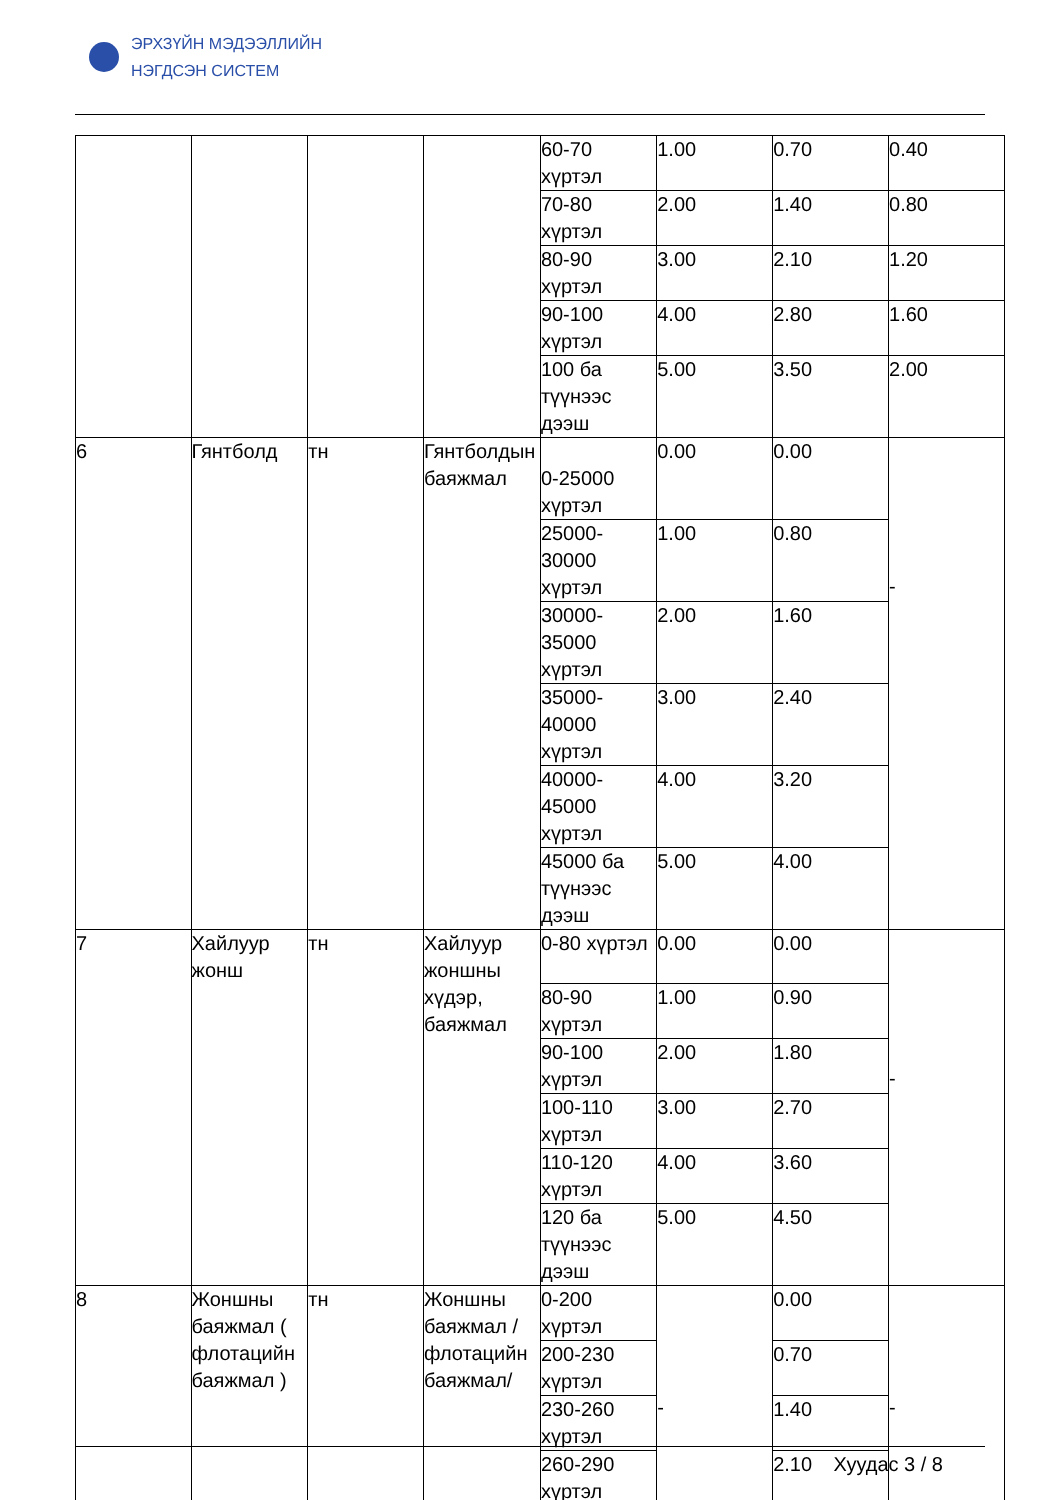ЭРХЗҮЙН МЭДЭЭЛЛИЙН
НЭГДСЭН СИСТЕМ
| | | | | 60-70 хүртэл | 1.00 | 0.70 | 0.40 |
| | | | | 70-80 хүртэл | 2.00 | 1.40 | 0.80 |
| | | | | 80-90 хүртэл | 3.00 | 2.10 | 1.20 |
| | | | | 90-100 хүртэл | 4.00 | 2.80 | 1.60 |
| | | | | 100 ба түүнээс дээш | 5.00 | 3.50 | 2.00 |
| 6 | Гянтболд | тн | Гянтболдын баяжмал | 0-25000 хүртэл | 0.00 | 0.00 | - |
| | | | | 25000-30000 хүртэл | 1.00 | 0.80 | |
| | | | | 30000-35000 хүртэл | 2.00 | 1.60 | |
| | | | | 35000-40000 хүртэл | 3.00 | 2.40 | |
| | | | | 40000-45000 хүртэл | 4.00 | 3.20 | |
| | | | | 45000 ба түүнээс дээш | 5.00 | 4.00 | |
| 7 | Хайлуур жонш | тн | Хайлуур жоншны хүдэр, баяжмал | 0-80 хүртэл | 0.00 | 0.00 | - |
| | | | | 80-90 хүртэл | 1.00 | 0.90 | |
| | | | | 90-100 хүртэл | 2.00 | 1.80 | |
| | | | | 100-110 хүртэл | 3.00 | 2.70 | |
| | | | | 110-120 хүртэл | 4.00 | 3.60 | |
| | | | | 120 ба түүнээс дээш | 5.00 | 4.50 | |
| 8 | Жоншны баяжмал ( флотацийн баяжмал ) | тн | Жоншны баяжмал /флотацийн баяжмал/ | 0-200 хүртэл | - | 0.00 | - |
| | | | | 200-230 хүртэл | | 0.70 | |
| | | | | 230-260 хүртэл | | 1.40 | |
| | | | | 260-290 хүртэл | | 2.10 | |
Хуудас 3 / 8